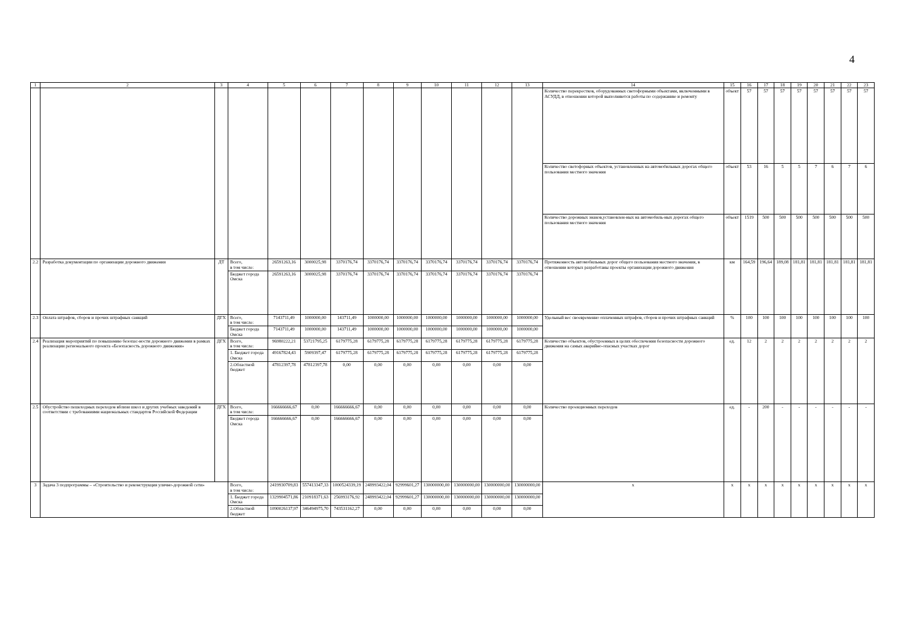4
| 1 | 2 | 3 | 4 | 5 | 6 | 7 | 8 | 9 | 10 | 11 | 12 | 13 | 14 | 15 | 16 | 17 | 18 | 19 | 20 | 21 | 22 | 23 |
| | | | | | | | | | | | | | Количество перекрестков, оборудованных светофорными объектами, включенными в АСУДД, в отношении которой выполняются работы по содержанию и ремонту | объект | 57 | 57 | 57 | 57 | 57 | 57 | 57 | 57 |
| | | | | | | | | | | | | | Количество светофорных объектов, установленных на автомобильных дорогах общего пользования местного значения | объект | 53 | 16 | 5 | 5 | 7 | 6 | 7 | 6 |
| | | | | | | | | | | | | | Количество дорожных знаков,установлен-ных на автомобиль-ных дорогах общего пользования местного значения | объект | 1519 | 500 | 500 | 500 | 500 | 500 | 500 | 500 |
| 2.2 | Разработка документации по организации дорожного движения | ДТ | Всего, в том числе: | 26591263,16 | 3000025,98 | 3370176,74 | 3370176,74 | 3370176,74 | 3370176,74 | 3370176,74 | 3370176,74 | 3370176,74 | Протяженность автомобильных дорог общего пользования местного значения, в отношении которых разработаны проекты организации дорожного движения | км | 164,59 | 196,64 | 189,08 | 181,81 | 181,81 | 181,81 | 181,81 | 181,81 |
| | | | Бюджет города Омска | 26591263,16 | 3000025,98 | 3370176,74 | 3370176,74 | 3370176,74 | 3370176,74 | 3370176,74 | 3370176,74 | 3370176,74 | | | | | | | | | | |
| 2.3 | Оплата штрафов, сборов и прочих штрафных санкций | ДГХ | Всего, в том числе: | 7143711,49 | 1000000,00 | 143711,49 | 1000000,00 | 1000000,00 | 1000000,00 | 1000000,00 | 1000000,00 | 1000000,00 | Удельный вес своевременно оплаченных штрафов, сборов и прочих штрафных санкций | % | 100 | 100 | 100 | 100 | 100 | 100 | 100 | 100 |
| | | | Бюджет города Омска | 7143711,49 | 1000000,00 | 143711,49 | 1000000,00 | 1000000,00 | 1000000,00 | 1000000,00 | 1000000,00 | 1000000,00 | | | | | | | | | | |
| 2.4 | Реализация мероприятий по повышению безопас-ности дорожного движения в рамках реализации регионального проекта «Безопасность дорожного движения» | ДГХ | Всего, в том числе: | 96980222,21 | 53721795,25 | 6179775,28 | 6179775,28 | 6179775,28 | 6179775,28 | 6179775,28 | 6179775,28 | 6179775,28 | Количество объектов, обустроенных в целях обеспечения безопасности дорожного движения на самых аварийно-опасных участках дорог | ед. | 12 | 2 | 2 | 2 | 2 | 2 | 2 | 2 |
| | | | 1. Бюджет города Омска | 49167824,43 | 5909397,47 | 6179775,28 | 6179775,28 | 6179775,28 | 6179775,28 | 6179775,28 | 6179775,28 | 6179775,28 | | | | | | | | | | |
| | | | 2.Областной бюджет | 47812397,78 | 47812397,78 | 0,00 | 0,00 | 0,00 | 0,00 | 0,00 | 0,00 | 0,00 | | | | | | | | | | |
| 2.5 | Обустройство пешеходных переходов вблизи школ и других учебных заведений в соответствии с требованиями национальных стандартов Российской Федерации | ДГХ | Всего, в том числе: | 166666666,67 | 0,00 | 166666666,67 | 0,00 | 0,00 | 0,00 | 0,00 | 0,00 | 0,00 | Количество проекционных переходов | ед. | - | 200 | - | - | - | - | - | - |
| | | | Бюджет города Омска | 166666666,67 | 0,00 | 166666666,67 | 0,00 | 0,00 | 0,00 | 0,00 | 0,00 | 0,00 | | | | | | | | | | |
| 3 | Задача 3 подпрограммы – «Строительство и реконструкция улично-дорожной сети» | | Всего, в том числе: | 2419930709,83 | 557413347,33 | 1000524339,19 | 248993422,04 | 92999601,27 | 130000000,00 | 130000000,00 | 130000000,00 | 130000000,00 | х | х | х | х | х | х | х | х | х | х |
| | | | 1. Бюджет города Омска | 1329904571,86 | 210918371,63 | 256993176,92 | 248993422,04 | 92999601,27 | 130000000,00 | 130000000,00 | 130000000,00 | 130000000,00 | | | | | | | | | | |
| | | | 2.Областной бюджет | 1090026137,97 | 346494975,70 | 743531162,27 | 0,00 | 0,00 | 0,00 | 0,00 | 0,00 | 0,00 | | | | | | | | | | |